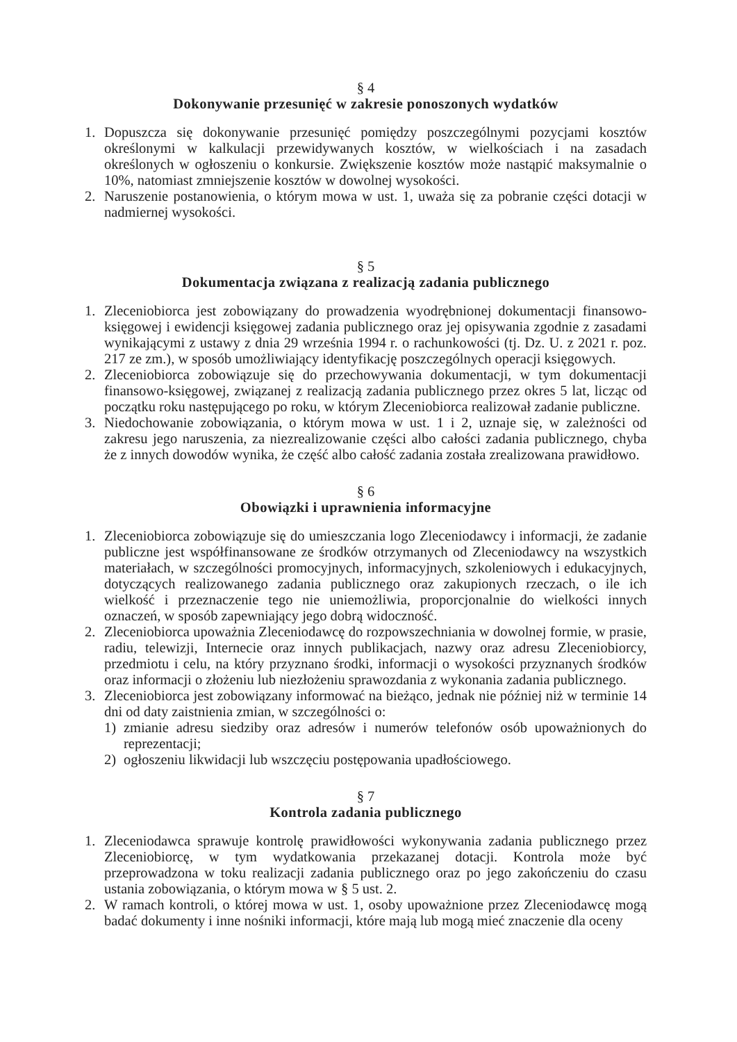§ 4
Dokonywanie przesunięć w zakresie ponoszonych wydatków
1. Dopuszcza się dokonywanie przesunięć pomiędzy poszczególnymi pozycjami kosztów określonymi w kalkulacji przewidywanych kosztów, w wielkościach i na zasadach określonych w ogłoszeniu o konkursie. Zwiększenie kosztów może nastąpić maksymalnie o 10%, natomiast zmniejszenie kosztów w dowolnej wysokości.
2. Naruszenie postanowienia, o którym mowa w ust. 1, uważa się za pobranie części dotacji w nadmiernej wysokości.
§ 5
Dokumentacja związana z realizacją zadania publicznego
1. Zleceniobiorca jest zobowiązany do prowadzenia wyodrębnionej dokumentacji finansowo-księgowej i ewidencji księgowej zadania publicznego oraz jej opisywania zgodnie z zasadami wynikającymi z ustawy z dnia 29 września 1994 r. o rachunkowości (tj. Dz. U. z 2021 r. poz. 217 ze zm.), w sposób umożliwiający identyfikację poszczególnych operacji księgowych.
2. Zleceniobiorca zobowiązuje się do przechowywania dokumentacji, w tym dokumentacji finansowo-księgowej, związanej z realizacją zadania publicznego przez okres 5 lat, licząc od początku roku następującego po roku, w którym Zleceniobiorca realizował zadanie publiczne.
3. Niedochowanie zobowiązania, o którym mowa w ust. 1 i 2, uznaje się, w zależności od zakresu jego naruszenia, za niezrealizowanie części albo całości zadania publicznego, chyba że z innych dowodów wynika, że część albo całość zadania została zrealizowana prawidłowo.
§ 6
Obowiązki i uprawnienia informacyjne
1. Zleceniobiorca zobowiązuje się do umieszczania logo Zleceniodawcy i informacji, że zadanie publiczne jest współfinansowane ze środków otrzymanych od Zleceniodawcy na wszystkich materiałach, w szczególności promocyjnych, informacyjnych, szkoleniowych i edukacyjnych, dotyczących realizowanego zadania publicznego oraz zakupionych rzeczach, o ile ich wielkość i przeznaczenie tego nie uniemożliwia, proporcjonalnie do wielkości innych oznaczeń, w sposób zapewniający jego dobrą widoczność.
2. Zleceniobiorca upoważnia Zleceniodawcę do rozpowszechniania w dowolnej formie, w prasie, radiu, telewizji, Internecie oraz innych publikacjach, nazwy oraz adresu Zleceniobiorcy, przedmiotu i celu, na który przyznano środki, informacji o wysokości przyznanych środków oraz informacji o złożeniu lub niezłożeniu sprawozdania z wykonania zadania publicznego.
3. Zleceniobiorca jest zobowiązany informować na bieżąco, jednak nie później niż w terminie 14 dni od daty zaistnienia zmian, w szczególności o:
1) zmianie adresu siedziby oraz adresów i numerów telefonów osób upoważnionych do reprezentacji;
2) ogłoszeniu likwidacji lub wszczęciu postępowania upadłościowego.
§ 7
Kontrola zadania publicznego
1. Zleceniodawca sprawuje kontrolę prawidłowości wykonywania zadania publicznego przez Zleceniobiorcę, w tym wydatkowania przekazanej dotacji. Kontrola może być przeprowadzona w toku realizacji zadania publicznego oraz po jego zakończeniu do czasu ustania zobowiązania, o którym mowa w § 5 ust. 2.
2. W ramach kontroli, o której mowa w ust. 1, osoby upoważnione przez Zleceniodawcę mogą badać dokumenty i inne nośniki informacji, które mają lub mogą mieć znaczenie dla oceny